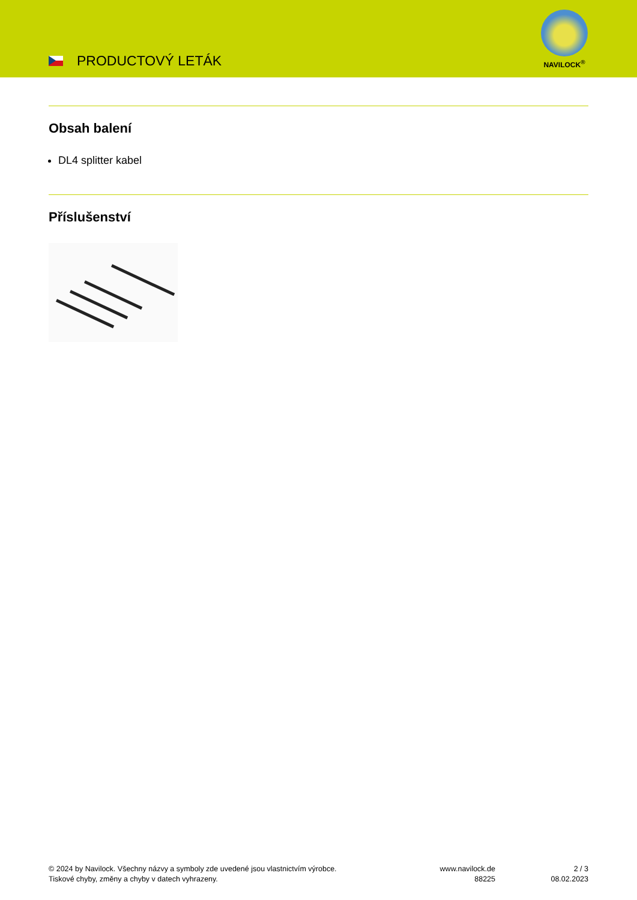PRODUCTOVÝ LETÁK
NAVILOCK<sup>®</sup>
Obsah balení
DL4 splitter kabel
Příslušenství
© 2024 by Navilock. Všechny názvy a symboly zde uvedené jsou vlastnictvím výrobce.
Tiskové chyby, změny a chyby v datech vyhrazeny.
www.navilock.de
88225
2 / 3
08.02.2023